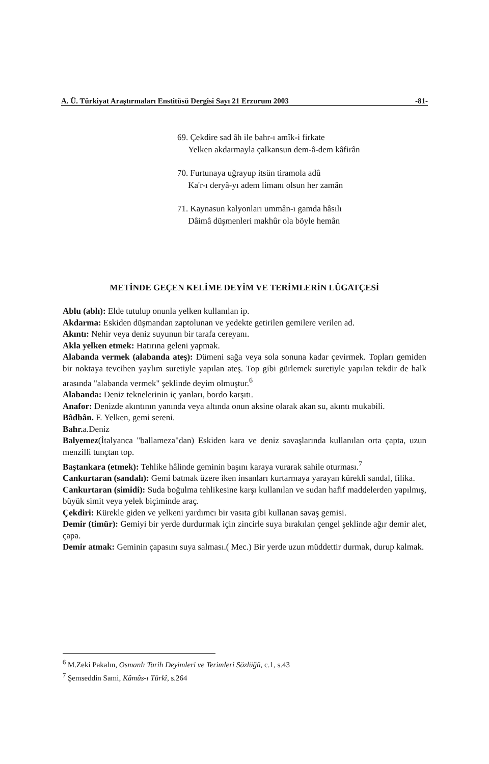A. Ü. Türkiyat Araştırmaları Enstitüsü Dergisi Sayı 21 Erzurum 2003 -81-
69. Çekdire sad âh ile bahr-ı amîk-i firkate
Yelken akdarmayla çalkansun dem-â-dem kâfirân
70. Furtunaya uğrayup itsün tiramola adû
Ka'r-ı deryâ-yı adem limanı olsun her zamân
71. Kaynasun kalyonları ummân-ı gamda hâsılı
Dâimâ düşmenleri makhûr ola böyle hemân
METİNDE GEÇEN KELİME DEYİM VE TERİMLERİN LÜGATÇESİ
Ablu (ablı): Elde tutulup onunla yelken kullanılan ip.
Akdarma: Eskiden düşmandan zaptolunan ve yedekte getirilen gemilere verilen ad.
Akıntı: Nehir veya deniz suyunun bir tarafa cereyanı.
Akla yelken etmek: Hatırına geleni yapmak.
Alabanda vermek (alabanda ateş): Dümeni sağa veya sola sonuna kadar çevirmek. Topları gemiden bir noktaya tevcihen yaylım suretiyle yapılan ateş. Top gibi gürlemek suretiyle yapılan tekdir de halk arasında "alabanda vermek" şeklinde deyim olmuştur.<sup>6</sup>
Alabanda: Deniz teknelerinin iç yanları, bordo karşıtı.
Anafor: Denizde akıntının yanında veya altında onun aksine olarak akan su, akıntı mukabili.
Bâdbân. F. Yelken, gemi sereni.
Bahr. a.Deniz
Balyemez(İtalyanca "ballameza"dan) Eskiden kara ve deniz savaşlarında kullanılan orta çapta, uzun menzilli tunçtan top.
Baştankara (etmek): Tehlike hâlinde geminin başını karaya vurarak sahile oturması.<sup>7</sup>
Cankurtaran (sandalı): Gemi batmak üzere iken insanları kurtarmaya yarayan kürekli sandal, filika.
Cankurtaran (simidi): Suda boğulma tehlikesine karşı kullanılan ve sudan hafif maddelerden yapılmış, büyük simit veya yelek biçiminde araç.
Çekdiri: Kürekle giden ve yelkeni yardımcı bir vasıta gibi kullanan savaş gemisi.
Demir (timür): Gemiyi bir yerde durdurmak için zincirle suya bırakılan çengel şeklinde ağır demir alet, çapa.
Demir atmak: Geminin çapasını suya salması.( Mec.) Bir yerde uzun müddettir durmak, durup kalmak.
<sup>6</sup> M.Zeki Pakalın, Osmanlı Tarih Deyimleri ve Terimleri Sözlüğü, c.1, s.43
<sup>7</sup> Şemseddin Sami, Kâmûs-ı Türkî, s.264